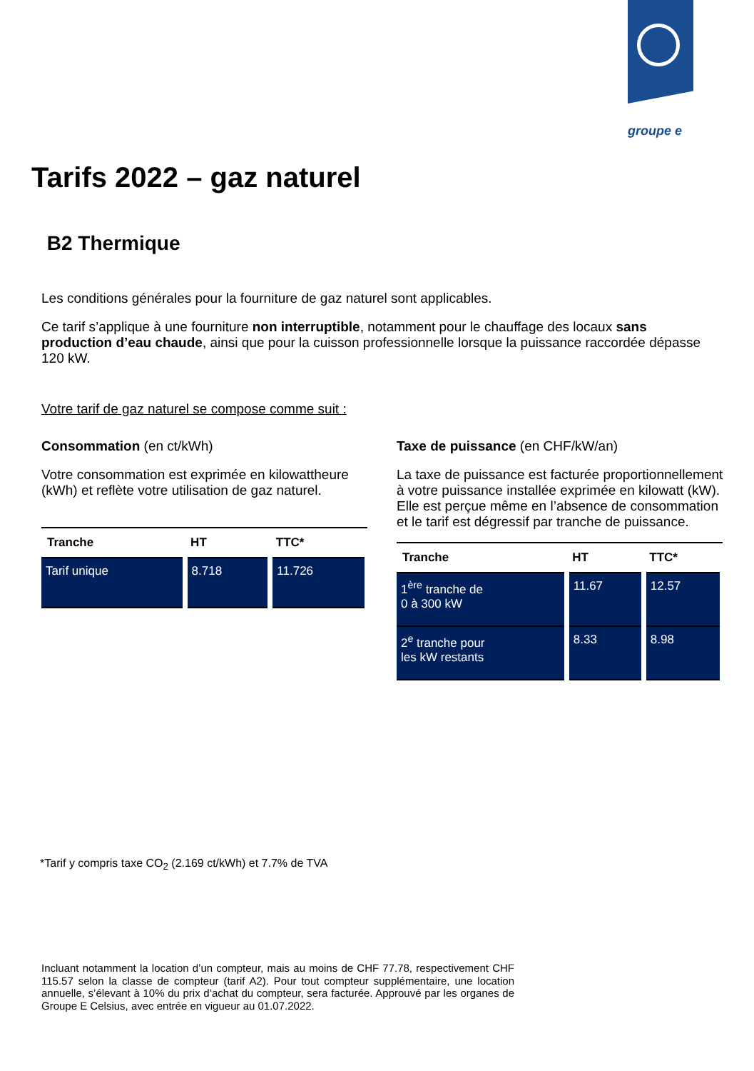groupe e
Tarifs 2022 – gaz naturel
B2 Thermique
Les conditions générales pour la fourniture de gaz naturel sont applicables.
Ce tarif s’applique à une fourniture non interruptible, notamment pour le chauffage des locaux sans production d’eau chaude, ainsi que pour la cuisson professionnelle lorsque la puissance raccordée dépasse 120 kW.
Votre tarif de gaz naturel se compose comme suit :
Consommation (en ct/kWh)
Votre consommation est exprimée en kilowattheure (kWh) et reflète votre utilisation de gaz naturel.
| Tranche | HT | TTC* |
| --- | --- | --- |
| Tarif unique | 8.718 | 11.726 |
Taxe de puissance (en CHF/kW/an)
La taxe de puissance est facturée proportionnellement à votre puissance installée exprimée en kilowatt (kW). Elle est perçue même en l’absence de consommation et le tarif est dégressif par tranche de puissance.
| Tranche | HT | TTC* |
| --- | --- | --- |
| 1<sup>ère</sup> tranche de 0 à 300 kW | 11.67 | 12.57 |
| 2<sup>e</sup> tranche pour les kW restants | 8.33 | 8.98 |
*Tarif y compris taxe CO<sub>2</sub> (2.169 ct/kWh) et 7.7% de TVA
Incluant notamment la location d’un compteur, mais au moins de CHF 77.78, respectivement CHF 115.57 selon la classe de compteur (tarif A2). Pour tout compteur supplémentaire, une location annuelle, s’élevant à 10% du prix d’achat du compteur, sera facturée. Approuvé par les organes de Groupe E Celsius, avec entrée en vigueur au 01.07.2022.